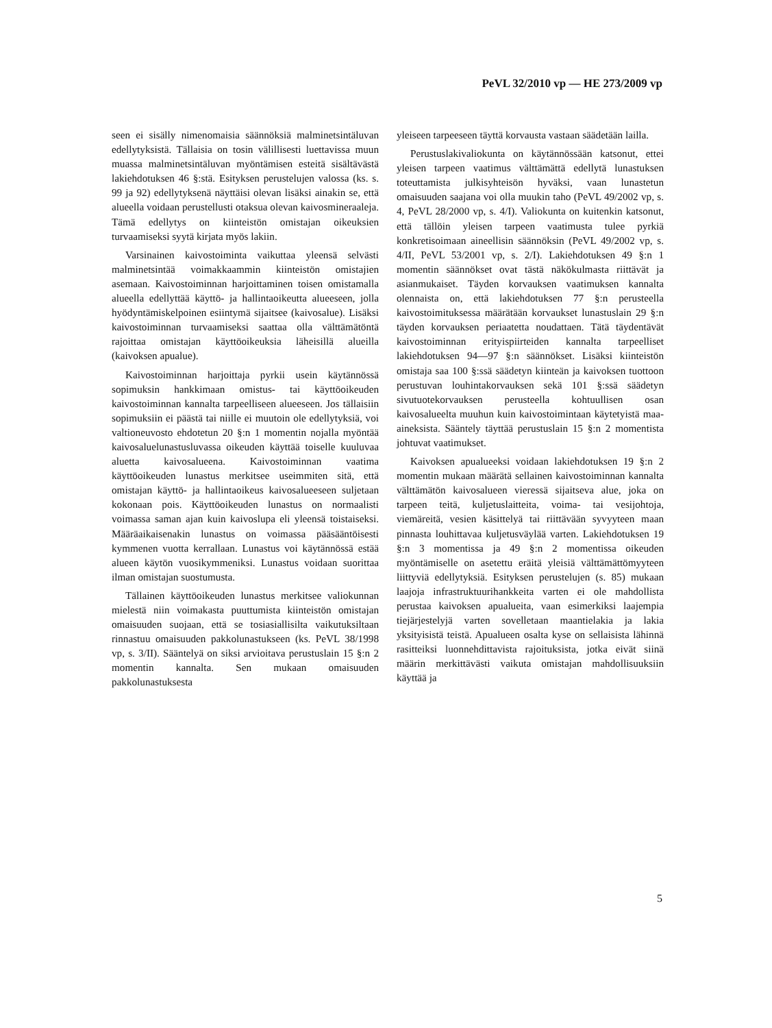PeVL 32/2010 vp — HE 273/2009 vp
seen ei sisälly nimenomaisia säännöksiä malminetsintäluvan edellytyksistä. Tällaisia on tosin välillisesti luettavissa muun muassa malminetsintäluvan myöntämisen esteitä sisältävästä lakiehdotuksen 46 §:stä. Esityksen perustelujen valossa (ks. s. 99 ja 92) edellytyksenä näyttäisi olevan lisäksi ainakin se, että alueella voidaan perustellusti otaksua olevan kaivosmineraaleja. Tämä edellytys on kiinteistön omistajan oikeuksien turvaamiseksi syytä kirjata myös lakiin.
Varsinainen kaivostoiminta vaikuttaa yleensä selvästi malminetsintää voimakkaammin kiinteistön omistajien asemaan. Kaivostoiminnan harjoittaminen toisen omistamalla alueella edellyttää käyttö- ja hallintaoikeutta alueeseen, jolla hyödyntämiskelpoinen esiintymä sijaitsee (kaivosalue). Lisäksi kaivostoiminnan turvaamiseksi saattaa olla välttämätöntä rajoittaa omistajan käyttöoikeuksia läheisillä alueilla (kaivoksen apualue).
Kaivostoiminnan harjoittaja pyrkii usein käytännössä sopimuksin hankkimaan omistus- tai käyttöoikeuden kaivostoiminnan kannalta tarpeelliseen alueeseen. Jos tällaisiin sopimuksiin ei päästä tai niille ei muutoin ole edellytyksiä, voi valtioneuvosto ehdotetun 20 §:n 1 momentin nojalla myöntää kaivosaluelunastusluvassa oikeuden käyttää toiselle kuuluvaa aluetta kaivosalueena. Kaivostoiminnan vaatima käyttöoikeuden lunastus merkitsee useimmiten sitä, että omistajan käyttö- ja hallintaoikeus kaivosalueeseen suljetaan kokonaan pois. Käyttöoikeuden lunastus on normaalisti voimassa saman ajan kuin kaivoslupa eli yleensä toistaiseksi. Määräaikaisenakin lunastus on voimassa pääsääntöisesti kymmenen vuotta kerrallaan. Lunastus voi käytännössä estää alueen käytön vuosikymmeniksi. Lunastus voidaan suorittaa ilman omistajan suostumusta.
Tällainen käyttöoikeuden lunastus merkitsee valiokunnan mielestä niin voimakasta puuttumista kiinteistön omistajan omaisuuden suojaan, että se tosiasiallisilta vaikutuksiltaan rinnastuu omaisuuden pakkolunastukseen (ks. PeVL 38/1998 vp, s. 3/II). Sääntelyä on siksi arvioitava perustuslain 15 §:n 2 momentin kannalta. Sen mukaan omaisuuden pakkolunastuksesta
yleiseen tarpeeseen täyttä korvausta vastaan säädetään lailla.
Perustuslakivaliokunta on käytännössään katsonut, ettei yleisen tarpeen vaatimus välttämättä edellytä lunastuksen toteuttamista julkisyhteisön hyväksi, vaan lunastetun omaisuuden saajana voi olla muukin taho (PeVL 49/2002 vp, s. 4, PeVL 28/2000 vp, s. 4/I). Valiokunta on kuitenkin katsonut, että tällöin yleisen tarpeen vaatimusta tulee pyrkiä konkretisoimaan aineellisin säännöksin (PeVL 49/2002 vp, s. 4/II, PeVL 53/2001 vp, s. 2/I). Lakiehdotuksen 49 §:n 1 momentin säännökset ovat tästä näkökulmasta riittävät ja asianmukaiset. Täyden korvauksen vaatimuksen kannalta olennaista on, että lakiehdotuksen 77 §:n perusteella kaivostoimituksessa määrätään korvaukset lunastuslain 29 §:n täyden korvauksen periaatetta noudattaen. Tätä täydentävät kaivostoiminnan erityispiirteiden kannalta tarpeelliset lakiehdotuksen 94—97 §:n säännökset. Lisäksi kiinteistön omistaja saa 100 §:ssä säädetyn kiinteän ja kaivoksen tuottoon perustuvan louhintakorvauksen sekä 101 §:ssä säädetyn sivutuotekorvauksen perusteella kohtuullisen osan kaivosalueelta muuhun kuin kaivostoimintaan käytetyistä maa-aineksista. Sääntely täyttää perustuslain 15 §:n 2 momentista johtuvat vaatimukset.
Kaivoksen apualueeksi voidaan lakiehdotuksen 19 §:n 2 momentin mukaan määrätä sellainen kaivostoiminnan kannalta välttämätön kaivosalueen vieressä sijaitseva alue, joka on tarpeen teitä, kuljetuslaitteita, voima- tai vesijohtoja, viemäreitä, vesien käsittelyä tai riittävään syvyyteen maan pinnasta louhittavaa kuljetusväylää varten. Lakiehdotuksen 19 §:n 3 momentissa ja 49 §:n 2 momentissa oikeuden myöntämiselle on asetettu eräitä yleisiä välttämättömyyteen liittyviä edellytyksiä. Esityksen perustelujen (s. 85) mukaan laajoja infrastruktuurihankkeita varten ei ole mahdollista perustaa kaivoksen apualueita, vaan esimerkiksi laajempia tiejärjestelyjä varten sovelletaan maantielakia ja lakia yksityisistä teistä. Apualueen osalta kyse on sellaisista lähinnä rasitteiksi luonnehdittavista rajoituksista, jotka eivät siinä määrin merkittävästi vaikuta omistajan mahdollisuuksiin käyttää ja
5